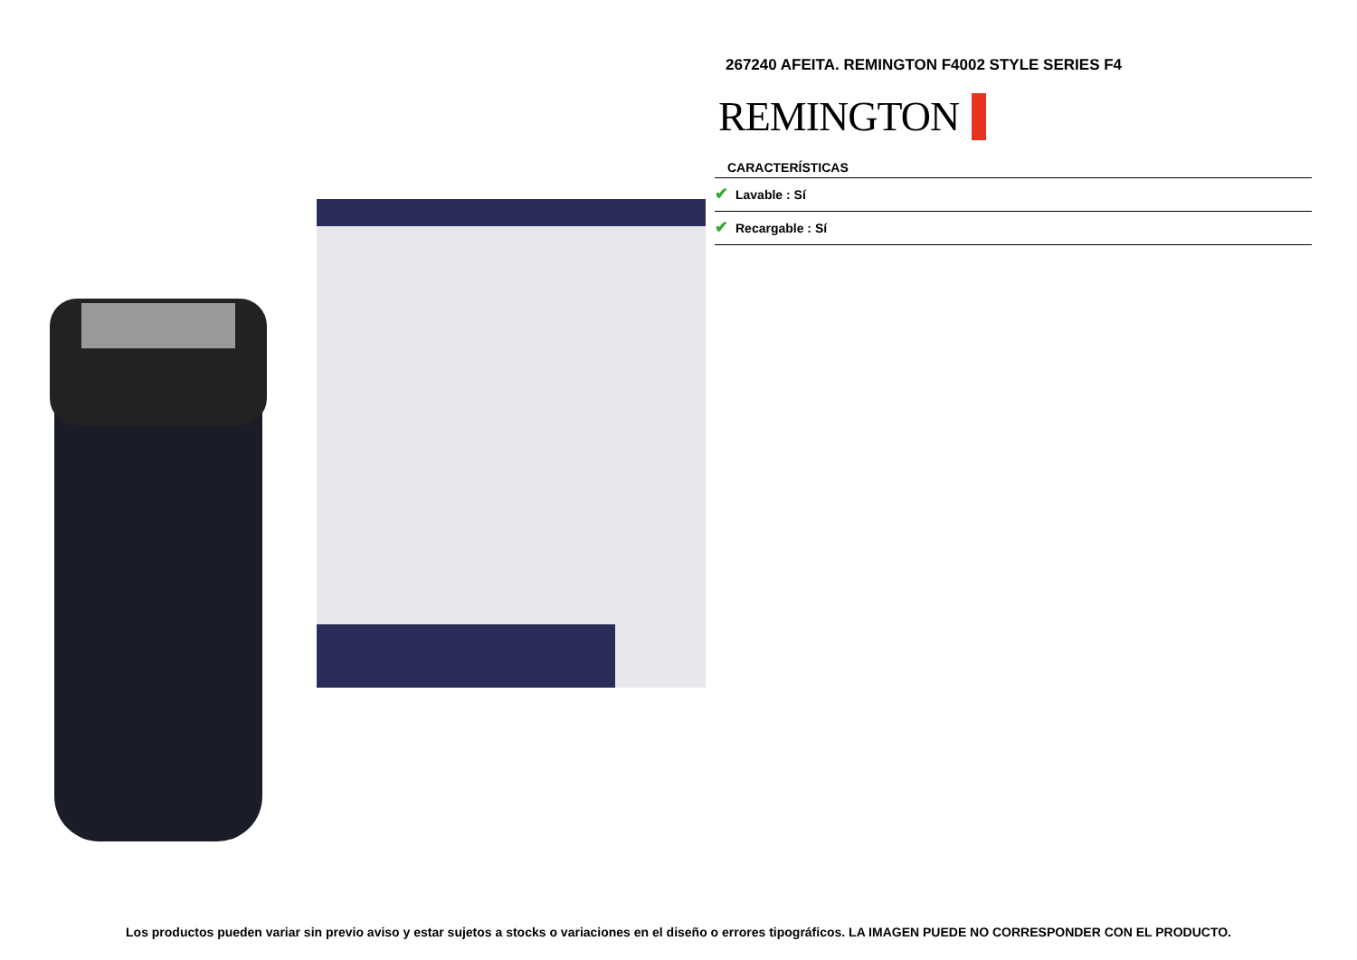267240 AFEITA. REMINGTON F4002 STYLE SERIES F4
REMINGTON
CARACTERÍSTICAS
✔ Lavable : Sí
✔ Recargable : Sí
Los productos pueden variar sin previo aviso y estar sujetos a stocks o variaciones en el diseño o errores tipográficos. LA IMAGEN PUEDE NO CORRESPONDER CON EL PRODUCTO.